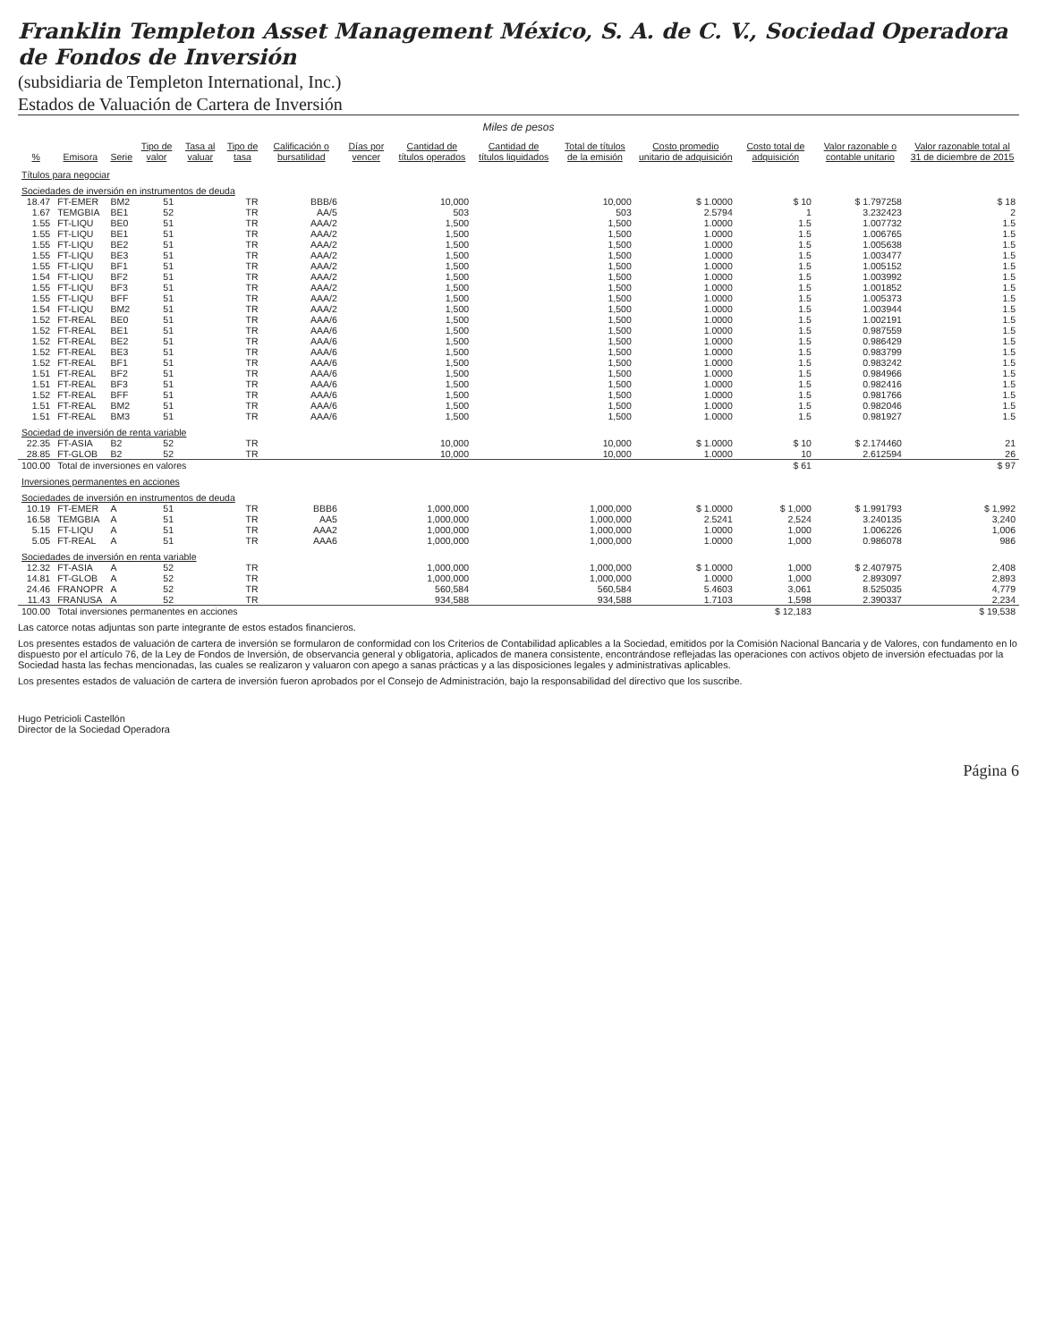Franklin Templeton Asset Management México, S. A. de C. V., Sociedad Operadora de Fondos de Inversión
(subsidiaria de Templeton International, Inc.)
Estados de Valuación de Cartera de Inversión
Miles de pesos
| % | Emisora | Serie | Tipo de valor | Tasa al valuar | Tipo de tasa | Calificación o bursatilidad | Días por vencer | Cantidad de títulos operados | Cantidad de títulos liquidados | Total de títulos de la emisión | Costo promedio unitario de adquisición | Costo total de adquisición | Valor razonable o contable unitario | Valor razonable total al 31 de diciembre de 2015 |
| --- | --- | --- | --- | --- | --- | --- | --- | --- | --- | --- | --- | --- | --- | --- |
| Títulos para negociar | | | | | | | | | | | | | | |
| Sociedades de inversión en instrumentos de deuda | | | | | | | | | | | | | | |
| 18.47 | FT-EMER | BM2 | 51 | | TR | BBB/6 | | 10,000 | | 10,000 | $ 1.0000 | $ 10 | $ 1.797258 | $ 18 |
| 1.67 | TEMGBIA | BE1 | 52 | | TR | AA/5 | | 503 | | 503 | 2.5794 | 1 | 3.232423 | 2 |
| 1.55 | FT-LIQU | BE0 | 51 | | TR | AAA/2 | | 1,500 | | 1,500 | 1.0000 | 1.5 | 1.007732 | 1.5 |
| 1.55 | FT-LIQU | BE1 | 51 | | TR | AAA/2 | | 1,500 | | 1,500 | 1.0000 | 1.5 | 1.006765 | 1.5 |
| 1.55 | FT-LIQU | BE2 | 51 | | TR | AAA/2 | | 1,500 | | 1,500 | 1.0000 | 1.5 | 1.005638 | 1.5 |
| 1.55 | FT-LIQU | BE3 | 51 | | TR | AAA/2 | | 1,500 | | 1,500 | 1.0000 | 1.5 | 1.003477 | 1.5 |
| 1.55 | FT-LIQU | BF1 | 51 | | TR | AAA/2 | | 1,500 | | 1,500 | 1.0000 | 1.5 | 1.005152 | 1.5 |
| 1.54 | FT-LIQU | BF2 | 51 | | TR | AAA/2 | | 1,500 | | 1,500 | 1.0000 | 1.5 | 1.003992 | 1.5 |
| 1.55 | FT-LIQU | BF3 | 51 | | TR | AAA/2 | | 1,500 | | 1,500 | 1.0000 | 1.5 | 1.001852 | 1.5 |
| 1.55 | FT-LIQU | BFF | 51 | | TR | AAA/2 | | 1,500 | | 1,500 | 1.0000 | 1.5 | 1.005373 | 1.5 |
| 1.54 | FT-LIQU | BM2 | 51 | | TR | AAA/2 | | 1,500 | | 1,500 | 1.0000 | 1.5 | 1.003944 | 1.5 |
| 1.52 | FT-REAL | BE0 | 51 | | TR | AAA/6 | | 1,500 | | 1,500 | 1.0000 | 1.5 | 1.002191 | 1.5 |
| 1.52 | FT-REAL | BE1 | 51 | | TR | AAA/6 | | 1,500 | | 1,500 | 1.0000 | 1.5 | 0.987559 | 1.5 |
| 1.52 | FT-REAL | BE2 | 51 | | TR | AAA/6 | | 1,500 | | 1,500 | 1.0000 | 1.5 | 0.986429 | 1.5 |
| 1.52 | FT-REAL | BE3 | 51 | | TR | AAA/6 | | 1,500 | | 1,500 | 1.0000 | 1.5 | 0.983799 | 1.5 |
| 1.52 | FT-REAL | BF1 | 51 | | TR | AAA/6 | | 1,500 | | 1,500 | 1.0000 | 1.5 | 0.983242 | 1.5 |
| 1.51 | FT-REAL | BF2 | 51 | | TR | AAA/6 | | 1,500 | | 1,500 | 1.0000 | 1.5 | 0.984966 | 1.5 |
| 1.51 | FT-REAL | BF3 | 51 | | TR | AAA/6 | | 1,500 | | 1,500 | 1.0000 | 1.5 | 0.982416 | 1.5 |
| 1.52 | FT-REAL | BFF | 51 | | TR | AAA/6 | | 1,500 | | 1,500 | 1.0000 | 1.5 | 0.981766 | 1.5 |
| 1.51 | FT-REAL | BM2 | 51 | | TR | AAA/6 | | 1,500 | | 1,500 | 1.0000 | 1.5 | 0.982046 | 1.5 |
| 1.51 | FT-REAL | BM3 | 51 | | TR | AAA/6 | | 1,500 | | 1,500 | 1.0000 | 1.5 | 0.981927 | 1.5 |
| Sociedad de inversión de renta variable | | | | | | | | | | | | | | |
| 22.35 | FT-ASIA | B2 | 52 | | TR | | | 10,000 | | 10,000 | $ 1.0000 | $ 10 | $ 2.174460 | 21 |
| 28.85 | FT-GLOB | B2 | 52 | | TR | | | 10,000 | | 10,000 | 1.0000 | 10 | 2.612594 | 26 |
| 100.00 | Total de inversiones en valores | | | | | | | | | | | $ 61 | | $ 97 |
| Inversiones permanentes en acciones | | | | | | | | | | | | | | |
| Sociedades de inversión en instrumentos de deuda | | | | | | | | | | | | | | |
| 10.19 | FT-EMER | A | 51 | | TR | BBB6 | | 1,000,000 | | 1,000,000 | $ 1.0000 | $ 1,000 | $ 1.991793 | $ 1,992 |
| 16.58 | TEMGBIA | A | 51 | | TR | AA5 | | 1,000,000 | | 1,000,000 | 2.5241 | 2,524 | 3.240135 | 3,240 |
| 5.15 | FT-LIQU | A | 51 | | TR | AAA2 | | 1,000,000 | | 1,000,000 | 1.0000 | 1,000 | 1.006226 | 1,006 |
| 5.05 | FT-REAL | A | 51 | | TR | AAA6 | | 1,000,000 | | 1,000,000 | 1.0000 | 1,000 | 0.986078 | 986 |
| Sociedades de inversión en renta variable | | | | | | | | | | | | | | |
| 12.32 | FT-ASIA | A | 52 | | TR | | | 1,000,000 | | 1,000,000 | $ 1.0000 | 1,000 | $ 2.407975 | 2,408 |
| 14.81 | FT-GLOB | A | 52 | | TR | | | 1,000,000 | | 1,000,000 | 1.0000 | 1,000 | 2.893097 | 2,893 |
| 24.46 | FRANOPR | A | 52 | | TR | | | 560,584 | | 560,584 | 5.4603 | 3,061 | 8.525035 | 4,779 |
| 11.43 | FRANUSA | A | 52 | | TR | | | 934,588 | | 934,588 | 1.7103 | 1,598 | 2.390337 | 2,234 |
| 100.00 | Total inversiones permanentes en acciones | | | | | | | | | | | $ 12,183 | | $ 19,538 |
Las catorce notas adjuntas son parte integrante de estos estados financieros.
Los presentes estados de valuación de cartera de inversión se formularon de conformidad con los Criterios de Contabilidad aplicables a la Sociedad, emitidos por la Comisión Nacional Bancaria y de Valores, con fundamento en lo dispuesto por el artículo 76, de la Ley de Fondos de Inversión, de observancia general y obligatoria, aplicados de manera consistente, encontrándose reflejadas las operaciones con activos objeto de inversión efectuadas por la Sociedad hasta las fechas mencionadas, las cuales se realizaron y valuaron con apego a sanas prácticas y a las disposiciones legales y administrativas aplicables.
Los presentes estados de valuación de cartera de inversión fueron aprobados por el Consejo de Administración, bajo la responsabilidad del directivo que los suscribe.
Hugo Petricioli Castellón
Director de la Sociedad Operadora
Página 6